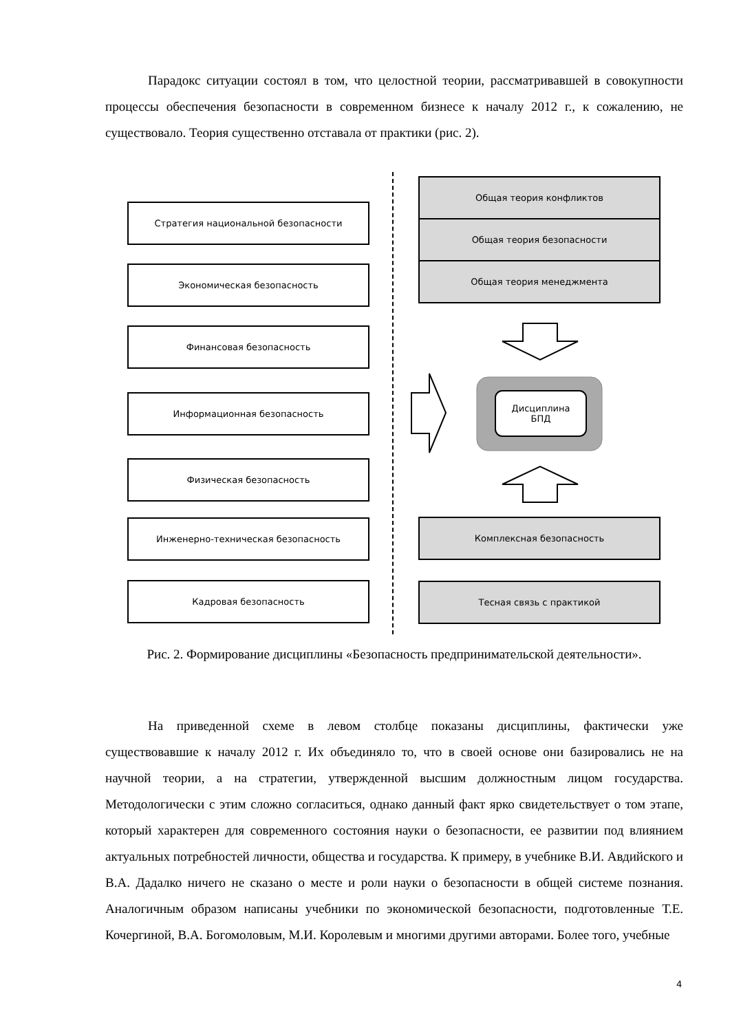Парадокс ситуации состоял в том, что целостной теории, рассматривавшей в совокупности процессы обеспечения безопасности в современном бизнесе к началу 2012 г., к сожалению, не существовало. Теория существенно отставала от практики (рис. 2).
Стратегия национальной безопасности
Экономическая безопасность
Финансовая безопасность
Информационная безопасность
Физическая безопасность
Инженерно-техническая безопасность
Кадровая безопасность
Общая теория конфликтов
Общая теория безопасности
Общая теория менеджмента
Дисциплина
БПД
Комплексная безопасность
Тесная связь с практикой
Рис. 2. Формирование дисциплины «Безопасность предпринимательской деятельности».
На приведенной схеме в левом столбце показаны дисциплины, фактически уже существовавшие к началу 2012 г. Их объединяло то, что в своей основе они базировались не на научной теории, а на стратегии, утвержденной высшим должностным лицом государства. Методологически с этим сложно согласиться, однако данный факт ярко свидетельствует о том этапе, который характерен для современного состояния науки о безопасности, ее развитии под влиянием актуальных потребностей личности, общества и государства. К примеру, в учебнике В.И. Авдийского и В.А. Дадалко ничего не сказано о месте и роли науки о безопасности в общей системе познания. Аналогичным образом написаны учебники по экономической безопасности, подготовленные Т.Е. Кочергиной, В.А. Богомоловым, М.И. Королевым и многими другими авторами. Более того, учебные
4